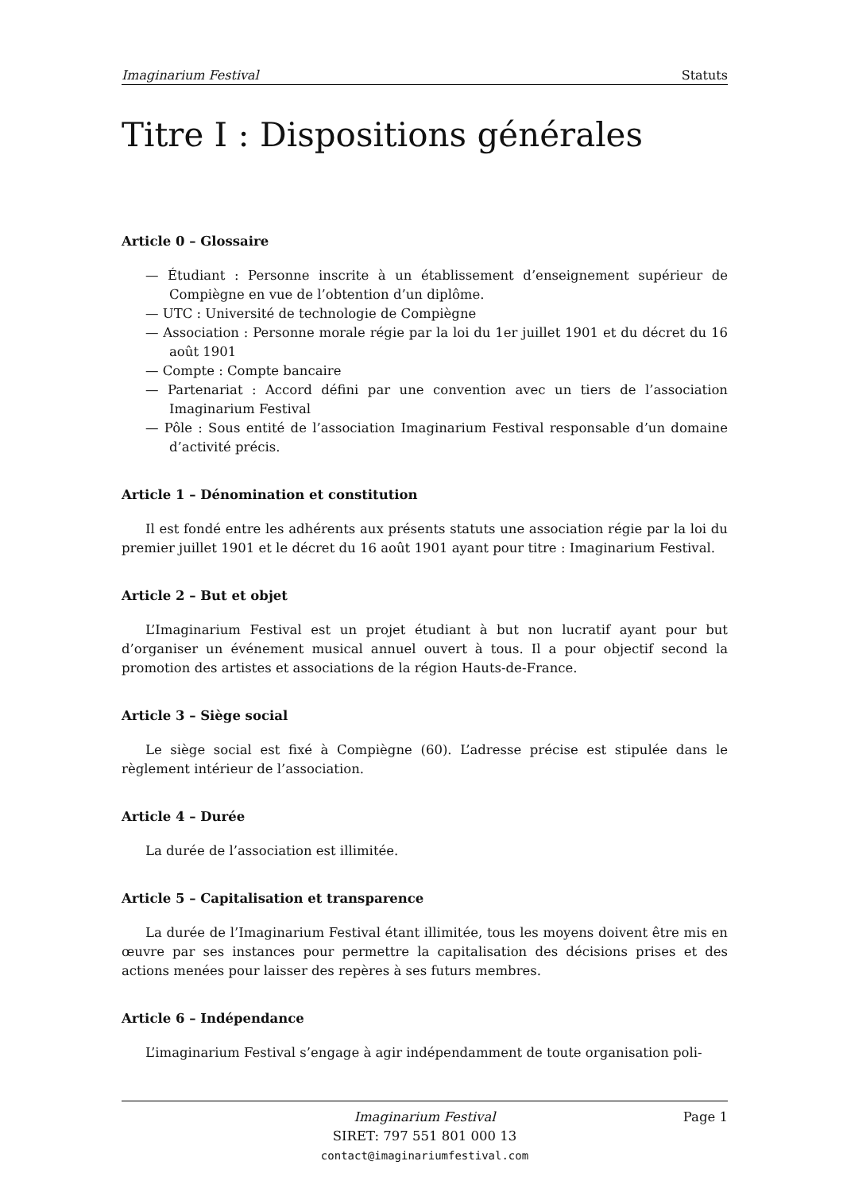Imaginarium Festival Statuts
Titre I : Dispositions générales
Article 0 – Glossaire
— Étudiant : Personne inscrite à un établissement d’enseignement supérieur de Compiègne en vue de l’obtention d’un diplôme.
— UTC : Université de technologie de Compiègne
— Association : Personne morale régie par la loi du 1er juillet 1901 et du décret du 16 août 1901
— Compte : Compte bancaire
— Partenariat : Accord défini par une convention avec un tiers de l’association Imaginarium Festival
— Pôle : Sous entité de l’association Imaginarium Festival responsable d’un domaine d’activité précis.
Article 1 – Dénomination et constitution
Il est fondé entre les adhérents aux présents statuts une association régie par la loi du premier juillet 1901 et le décret du 16 août 1901 ayant pour titre : Imaginarium Festival.
Article 2 – But et objet
L’Imaginarium Festival est un projet étudiant à but non lucratif ayant pour but d’organiser un événement musical annuel ouvert à tous. Il a pour objectif second la promotion des artistes et associations de la région Hauts-de-France.
Article 3 – Siège social
Le siège social est fixé à Compiègne (60). L’adresse précise est stipulée dans le règlement intérieur de l’association.
Article 4 – Durée
La durée de l’association est illimitée.
Article 5 – Capitalisation et transparence
La durée de l’Imaginarium Festival étant illimitée, tous les moyens doivent être mis en œuvre par ses instances pour permettre la capitalisation des décisions prises et des actions menées pour laisser des repères à ses futurs membres.
Article 6 – Indépendance
L’imaginarium Festival s’engage à agir indépendamment de toute organisation poli-
Imaginarium Festival Page 1
SIRET: 797 551 801 000 13
contact@imaginariumfestival.com